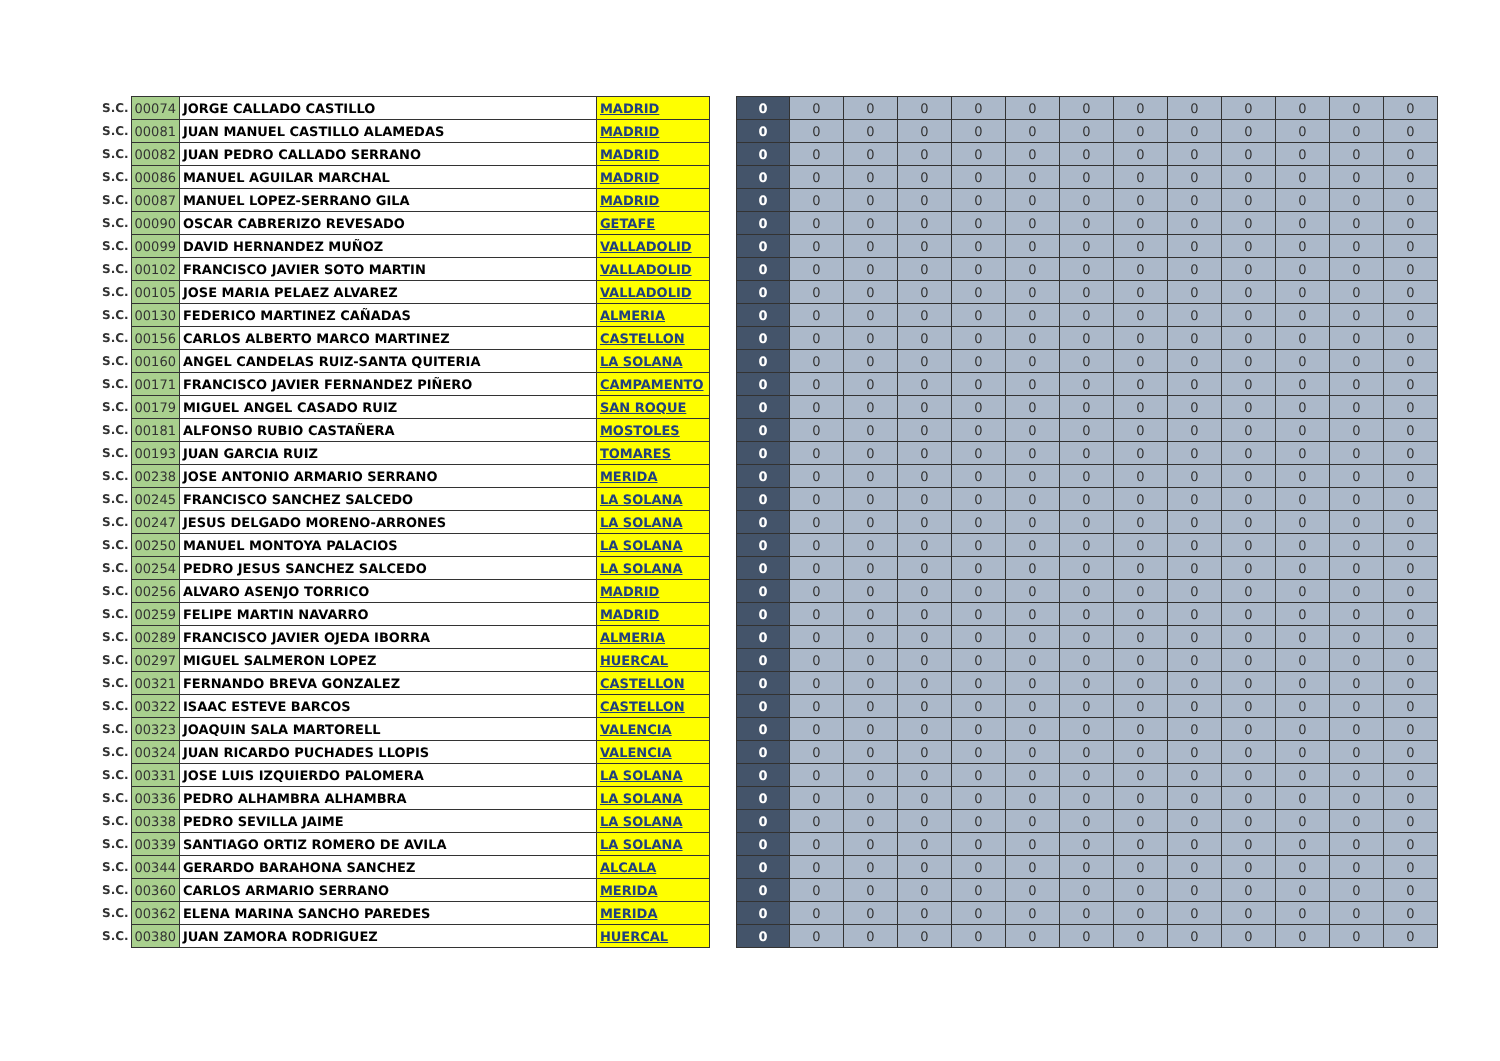| S.C. | 00074 | JORGE CALLADO CASTILLO | MADRID | | 0 | 0 | 0 | 0 | 0 | 0 | 0 | 0 | 0 | 0 | 0 | 0 | 0 |
| S.C. | 00081 | JUAN MANUEL CASTILLO ALAMEDAS | MADRID | | 0 | 0 | 0 | 0 | 0 | 0 | 0 | 0 | 0 | 0 | 0 | 0 | 0 |
| S.C. | 00082 | JUAN PEDRO CALLADO SERRANO | MADRID | | 0 | 0 | 0 | 0 | 0 | 0 | 0 | 0 | 0 | 0 | 0 | 0 | 0 |
| S.C. | 00086 | MANUEL AGUILAR MARCHAL | MADRID | | 0 | 0 | 0 | 0 | 0 | 0 | 0 | 0 | 0 | 0 | 0 | 0 | 0 |
| S.C. | 00087 | MANUEL LOPEZ-SERRANO GILA | MADRID | | 0 | 0 | 0 | 0 | 0 | 0 | 0 | 0 | 0 | 0 | 0 | 0 | 0 |
| S.C. | 00090 | OSCAR CABRERIZO REVESADO | GETAFE | | 0 | 0 | 0 | 0 | 0 | 0 | 0 | 0 | 0 | 0 | 0 | 0 | 0 |
| S.C. | 00099 | DAVID HERNANDEZ MUÑOZ | VALLADOLID | | 0 | 0 | 0 | 0 | 0 | 0 | 0 | 0 | 0 | 0 | 0 | 0 | 0 |
| S.C. | 00102 | FRANCISCO JAVIER SOTO MARTIN | VALLADOLID | | 0 | 0 | 0 | 0 | 0 | 0 | 0 | 0 | 0 | 0 | 0 | 0 | 0 |
| S.C. | 00105 | JOSE MARIA PELAEZ ALVAREZ | VALLADOLID | | 0 | 0 | 0 | 0 | 0 | 0 | 0 | 0 | 0 | 0 | 0 | 0 | 0 |
| S.C. | 00130 | FEDERICO MARTINEZ CAÑADAS | ALMERIA | | 0 | 0 | 0 | 0 | 0 | 0 | 0 | 0 | 0 | 0 | 0 | 0 | 0 |
| S.C. | 00156 | CARLOS ALBERTO MARCO MARTINEZ | CASTELLON | | 0 | 0 | 0 | 0 | 0 | 0 | 0 | 0 | 0 | 0 | 0 | 0 | 0 |
| S.C. | 00160 | ANGEL CANDELAS RUIZ-SANTA QUITERIA | LA SOLANA | | 0 | 0 | 0 | 0 | 0 | 0 | 0 | 0 | 0 | 0 | 0 | 0 | 0 |
| S.C. | 00171 | FRANCISCO JAVIER FERNANDEZ PIÑERO | CAMPAMENTO | | 0 | 0 | 0 | 0 | 0 | 0 | 0 | 0 | 0 | 0 | 0 | 0 | 0 |
| S.C. | 00179 | MIGUEL ANGEL CASADO RUIZ | SAN ROQUE | | 0 | 0 | 0 | 0 | 0 | 0 | 0 | 0 | 0 | 0 | 0 | 0 | 0 |
| S.C. | 00181 | ALFONSO RUBIO CASTAÑERA | MOSTOLES | | 0 | 0 | 0 | 0 | 0 | 0 | 0 | 0 | 0 | 0 | 0 | 0 | 0 |
| S.C. | 00193 | JUAN GARCIA RUIZ | TOMARES | | 0 | 0 | 0 | 0 | 0 | 0 | 0 | 0 | 0 | 0 | 0 | 0 | 0 |
| S.C. | 00238 | JOSE ANTONIO ARMARIO SERRANO | MERIDA | | 0 | 0 | 0 | 0 | 0 | 0 | 0 | 0 | 0 | 0 | 0 | 0 | 0 |
| S.C. | 00245 | FRANCISCO SANCHEZ SALCEDO | LA SOLANA | | 0 | 0 | 0 | 0 | 0 | 0 | 0 | 0 | 0 | 0 | 0 | 0 | 0 |
| S.C. | 00247 | JESUS DELGADO MORENO-ARRONES | LA SOLANA | | 0 | 0 | 0 | 0 | 0 | 0 | 0 | 0 | 0 | 0 | 0 | 0 | 0 |
| S.C. | 00250 | MANUEL MONTOYA PALACIOS | LA SOLANA | | 0 | 0 | 0 | 0 | 0 | 0 | 0 | 0 | 0 | 0 | 0 | 0 | 0 |
| S.C. | 00254 | PEDRO JESUS SANCHEZ SALCEDO | LA SOLANA | | 0 | 0 | 0 | 0 | 0 | 0 | 0 | 0 | 0 | 0 | 0 | 0 | 0 |
| S.C. | 00256 | ALVARO ASENJO TORRICO | MADRID | | 0 | 0 | 0 | 0 | 0 | 0 | 0 | 0 | 0 | 0 | 0 | 0 | 0 |
| S.C. | 00259 | FELIPE MARTIN NAVARRO | MADRID | | 0 | 0 | 0 | 0 | 0 | 0 | 0 | 0 | 0 | 0 | 0 | 0 | 0 |
| S.C. | 00289 | FRANCISCO JAVIER OJEDA IBORRA | ALMERIA | | 0 | 0 | 0 | 0 | 0 | 0 | 0 | 0 | 0 | 0 | 0 | 0 | 0 |
| S.C. | 00297 | MIGUEL SALMERON LOPEZ | HUERCAL | | 0 | 0 | 0 | 0 | 0 | 0 | 0 | 0 | 0 | 0 | 0 | 0 | 0 |
| S.C. | 00321 | FERNANDO BREVA GONZALEZ | CASTELLON | | 0 | 0 | 0 | 0 | 0 | 0 | 0 | 0 | 0 | 0 | 0 | 0 | 0 |
| S.C. | 00322 | ISAAC ESTEVE BARCOS | CASTELLON | | 0 | 0 | 0 | 0 | 0 | 0 | 0 | 0 | 0 | 0 | 0 | 0 | 0 |
| S.C. | 00323 | JOAQUIN SALA MARTORELL | VALENCIA | | 0 | 0 | 0 | 0 | 0 | 0 | 0 | 0 | 0 | 0 | 0 | 0 | 0 |
| S.C. | 00324 | JUAN RICARDO PUCHADES LLOPIS | VALENCIA | | 0 | 0 | 0 | 0 | 0 | 0 | 0 | 0 | 0 | 0 | 0 | 0 | 0 |
| S.C. | 00331 | JOSE LUIS IZQUIERDO PALOMERA | LA SOLANA | | 0 | 0 | 0 | 0 | 0 | 0 | 0 | 0 | 0 | 0 | 0 | 0 | 0 |
| S.C. | 00336 | PEDRO ALHAMBRA ALHAMBRA | LA SOLANA | | 0 | 0 | 0 | 0 | 0 | 0 | 0 | 0 | 0 | 0 | 0 | 0 | 0 |
| S.C. | 00338 | PEDRO SEVILLA JAIME | LA SOLANA | | 0 | 0 | 0 | 0 | 0 | 0 | 0 | 0 | 0 | 0 | 0 | 0 | 0 |
| S.C. | 00339 | SANTIAGO ORTIZ ROMERO DE AVILA | LA SOLANA | | 0 | 0 | 0 | 0 | 0 | 0 | 0 | 0 | 0 | 0 | 0 | 0 | 0 |
| S.C. | 00344 | GERARDO BARAHONA SANCHEZ | ALCALA | | 0 | 0 | 0 | 0 | 0 | 0 | 0 | 0 | 0 | 0 | 0 | 0 | 0 |
| S.C. | 00360 | CARLOS ARMARIO SERRANO | MERIDA | | 0 | 0 | 0 | 0 | 0 | 0 | 0 | 0 | 0 | 0 | 0 | 0 | 0 |
| S.C. | 00362 | ELENA MARINA SANCHO PAREDES | MERIDA | | 0 | 0 | 0 | 0 | 0 | 0 | 0 | 0 | 0 | 0 | 0 | 0 | 0 |
| S.C. | 00380 | JUAN ZAMORA RODRIGUEZ | HUERCAL | | 0 | 0 | 0 | 0 | 0 | 0 | 0 | 0 | 0 | 0 | 0 | 0 | 0 |